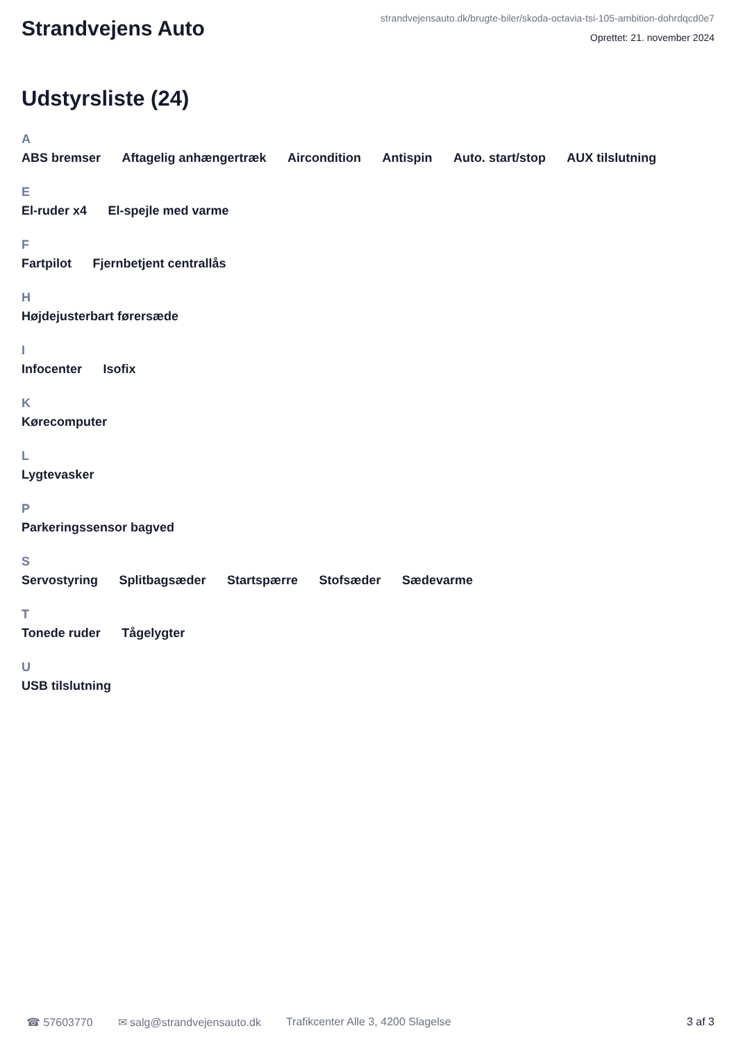Strandvejens Auto
strandvejensauto.dk/brugte-biler/skoda-octavia-tsi-105-ambition-dohrdqcd0e7
Oprettet: 21. november 2024
Udstyrsliste (24)
A
ABS bremser Aftagelig anhængertræk Aircondition Antispin Auto. start/stop AUX tilslutning
E
El-ruder x4 El-spejle med varme
F
Fartpilot Fjernbetjent centrallås
H
Højdejusterbart førersæde
I
Infocenter Isofix
K
Kørecomputer
L
Lygtevasker
P
Parkeringssensor bagved
S
Servostyring Splitbagsæder Startspærre Stofsæder Sædevarme
T
Tonede ruder Tågelygter
U
USB tilslutning
☎ 57603770 ✉ salg@strandvejensauto.dk Trafikcenter Alle 3, 4200 Slagelse 3 af 3